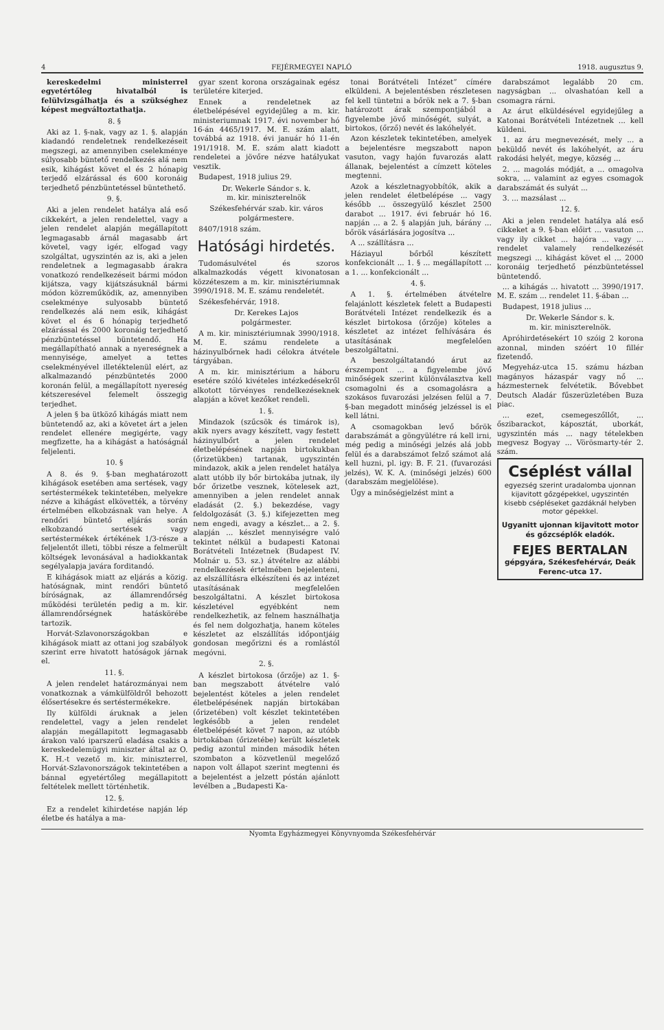4 FEJÉRMEGYEI NAPLÓ 1918. augusztus 9.
kereskedelmi ministerrel egyetértőleg hivatalból is felülvizsgálhatja és a szükséghez képest megváltoztathatja.
8. §
Aki az 1. §-nak, vagy az 1. §. alapján kiadandó rendeletnek rendelkezéseit megszegi, az amennyiben cselekménye súlyosabb büntető rendelkezés alá nem esik, kihágást követ el és 2 hónapig terjedő elzárással és 600 koronáig terjedhető pénzbüntetéssel büntethető.
9. §.
Aki a jelen rendelet hatálya alá eső cikkekért, a jelen rendelettel, vagy a jelen rendelet alapján megállapított legmagasabb árnál magasabb árt követel, vagy igér, elfogad vagy szolgáltat, ugyszintén az is, aki a jelen rendeletnek a legmagasabb árakra vonatkozó rendelkezéseit bármi módon kijátsza, vagy kijátszásuknál bármi módon közreműködik, az, amennyiben cselekménye sulyosabb büntető rendelkezés alá nem esik, kihágást követ el és 6 hónapig terjedhető elzárással és 2000 koronáig terjedhető pénzbüntetéssel büntetendő. Ha megállapítható annak a nyereségnek a mennyisége, amelyet a tettes cselekményével illetéktelenül elért, az alkalmazandó pénzbüntetés 2000 koronán felül, a megállapított nyereség kétszeresével felemelt összegig terjedhet.
A jelen § ba ütköző kihágás miatt nem büntetendő az, aki a követet árt a jelen rendelet ellenére megigérte, vagy megfizette, ha a kihágást a hatóságnál feljelenti.
10. §
A 8. és 9. §-ban meghatározott kihágások esetében ama sertések, vagy sertéstermékek tekintetében, melyekre nézve a kihágást elkövették, a törvény értelmében elkobzásnak van helye. A rendőri büntető eljárás során elkobzandó sertések vagy sertéstermékek értékének 1/3-része a feljelentőt illeti, többi része a felmerült költségek levonásával a hadiokkantak segélyalapja javára forditandó.
E kihágások miatt az eljárás a közig. hatóságnak, mint rendőri büntető bíróságnak, az államrendőrség működési területén pedig a m. kir. államrendőrségnek hatáskörébe tartozik.
Horvát-Szlavonországokban e kihágások miatt az ottani jog szabályok szerint erre hivatott hatóságok járnak el.
11. §.
A jelen rendelet határozmányai nem vonatkoznak a vámkülföldről behozott élősertésekre és sertéstermékekre.
Ily külföldi áruknak a jelen rendelettel, vagy a jelen rendelet alapján megállapitott legmagasabb árakon való iparszerű eladása csakis a kereskedelemügyi miniszter által az O. K. H.-t vezető m. kir. miniszterrel, Horvát-Szlavonországok tekintetében a bánnal egyetértőleg megállapitott feltételek mellett történhetik.
12. §.
Ez a rendelet kihirdetése napján lép életbe és hatálya a ma-
gyar szent korona országainak egész területére kiterjed.
Ennek a rendeletnek az életbelépésével egyidejűleg a m. kir. ministeriumnak 1917. évi november hó 16-án 4465/1917. M. E. szám alatt, továbbá az 1918. évi január hó 11-én 191/1918. M. E. szám alatt kiadott rendeletei a jövőre nézve hatályukat vesztik.
Budapest, 1918 julius 29.
Dr. Wekerle Sándor s. k.
m. kir. miniszterelnök
Székesfehérvár szab. kir. város polgármestere.
8407/1918 szám.
Hatósági hirdetés.
Tudomásulvétel és szoros alkalmazkodás végett kivonatosan közzéteszem a m. kir. minisztériumnak 3990/1918. M. E. számu rendeletét.
Székesfehérvár, 1918.
Dr. Kerekes Lajos
polgármester.
A m. kir. minisztériumnak 3990/1918. M. E. számu rendelete a házinyulbőrnek hadi célokra átvétele tárgyában.
A m. kir. minisztérium a háboru esetére szóló kivételes intézkedésekről alkotott törvényes rendelkezéseknek alapján a követ kezőket rendeli.
1. §.
Mindazok (szűcsök és timárok is), akik nyers avagy készített, vagy festett házinyulbőrt a jelen rendelet életbelépésének napján birtokukban (őrizetükben) tartanak, ugyszintén mindazok, akik a jelen rendelet hatálya alatt utóbb ily bőr birtokába jutnak, ily bőr őrizetbe vesznek, kötelesek azt, amennyiben a jelen rendelet annak eladását (2. §.) bekezdése, vagy feldolgozását (3. §.) kifejezetten meg nem engedi, avagy a készlet... a 2. §. alapján ... készlet mennyiségre való tekintet nélkül a budapesti Katonai Borátvételi Intézetnek (Budapest IV. Molnár u. 53. sz.) átvételre az alábbi rendelkezések értelmében bejelenteni, az elszállításra elkészíteni és az intézet utasításának megfelelően beszolgáltatni. A készlet birtokosa készletével egyébként nem rendelkezhetik, az felnem használhatja és fel nem dolgozhatja, hanem köteles készletet az elszállítás időpontjáig gondosan megőrizni és a romlástól megóvni.
2. §.
A készlet birtokosa (őrzője) az 1. §-ban megszabott átvételre való bejelentést köteles a jelen rendelet életbelépésének napján birtokában (őrizetében) volt készlet tekintetében legkésőbb a jelen rendelet életbelépését követ 7 napon, az utóbb birtokában (őrizetébe) került készletek pedig azontul minden második héten szombaton a közvetlenül megelőző napon volt állapot szerint megtenni és a bejelentést a jelzett póstán ajánlott levélben a „Budapesti Ka-
tonai Borátvételi Intézet” címére elküldeni. A bejelentésben részletesen fel kell tüntetni a bőrök nek a 7. §-ban határozott árak szempontjából a figyelembe jövő minőségét, sulyát, a birtokos, (őrző) nevét és lakóhelyét.
Azon készletek tekintetében, amelyek a bejelentésre megszabott napon vasuton, vagy hajón fuvarozás alatt állanak, bejelentést a címzett köteles megtenni.
Azok a készletnagyobbítók, akik a jelen rendelet életbelépése ... vagy később ... összegyülő készlet 2500 darabot ... 1917. évi február hó 16. napján ... a 2. § alapján juh, bárány ... bőrök vásárlására jogosítva ...
A ... szállításra ...
Háziayul bőrből készített konfekcionált ... 1. § ... megállapított ... a 1. ... konfekcionált ...
4. §.
A 1. §. értelmében átvételre felajánlott készletek felett a Budapesti Borátvételi Intézet rendelkezik és a készlet birtokosa (őrzője) köteles a készletet az intézet felhívására és utasításának megfelelően beszolgáltatni.
A beszolgáltatandó árut az érszempont ... a figyelembe jövő minőségek szerint különválasztva kell csomagolni és a csomagolásra a szokásos fuvarozási jelzésen felül a 7. §-ban megadott minőség jelzéssel is el kell látni.
A csomagokban levő bőrök darabszámát a göngyülétre rá kell irni, még pedig a minőségi jelzés alá jobb felül és a darabszámot felző számot alá kell huzni, pl. igy: B. F. 21. (fuvarozási jelzés), W. K. A. (minőségi jelzés) 600 (darabszám megjelölése).
Úgy a minőségjelzést mint a
darabszámot legalább 20 cm. nagyságban ... olvashatóan kell a csomagra rárni.
Az árut elküldésével egyidejűleg a Katonai Borátvételi Intézetnek ... kell küldeni.
1. az áru megnevezését, mely ... a beküldő nevét és lakóhelyét, az áru rakodási helyét, megye, község ...
2. ... magolás módját, a ... omagolva sokra, ... valamint az egyes csomagok darabszámát és sulyát ...
3. ... mazsálast ...
12. §.
Aki a jelen rendelet hatálya alá eső cikkeket a 9. §-ban előirt ... vasuton ... vagy ily cikket ... hajóra ... vagy ... rendelet valamely rendelkezését megszegi ... kihágást követ el ... 2000 koronáig terjedhető pénzbüntetéssel büntetendő.
... a kihágás ... hivatott ... 3990/1917. M. E. szám ... rendelet 11. §-ában ...
Budapest, 1918 julius ...
Dr. Wekerle Sándor s. k.
m. kir. miniszterelnök.
Apróhirdetésekért 10 szóig 2 korona azonnal, minden szóért 10 fillér fizetendő.
Megyeház-utca 15. számu házban magányos házaspár vagy nő ... házmesternek felvétetik. Bővebbet Deutsch Aladár fűszerüzletében Buza piac.
... ezet, csemegeszőllőt, ... őszibarackot, káposztát, uborkát, ugyszintén más ... nagy tételekben megvesz Bogyay ... Vörösmarty-tér 2. szám.
Cséplést vállal
egyezség szerint uradalomba ujonnan kijavitott gőzgépekkel, ugyszintén kisebb csépléseket gazdáknál helyben motor gépekkel.
Ugyanitt ujonnan kijavitott motor és gőzcséplők eladók.
FEJES BERTALAN
gépgyára, Székesfehérvár, Deák Ferenc-utca 17.
Nyomta Egyházmegyei Könyvnyomda Székesfehérvár